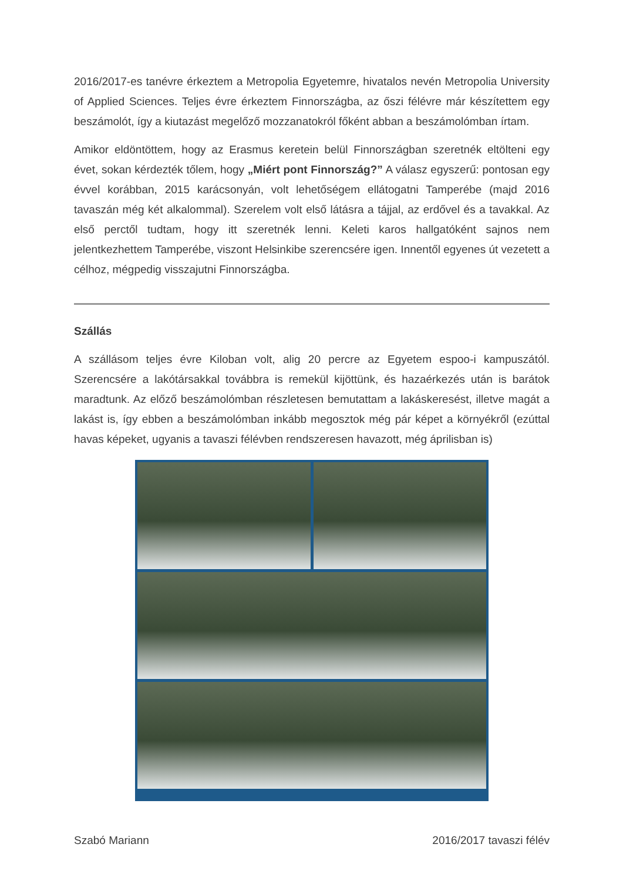2016/2017-es tanévre érkeztem a Metropolia Egyetemre, hivatalos nevén Metropolia University of Applied Sciences. Teljes évre érkeztem Finnországba, az őszi félévre már készítettem egy beszámolót, így a kiutazást megelőző mozzanatokról főként abban a beszámolómban írtam.
Amikor eldöntöttem, hogy az Erasmus keretein belül Finnországban szeretnék eltölteni egy évet, sokan kérdezték tőlem, hogy „Miért pont Finnország?” A válasz egyszerű: pontosan egy évvel korábban, 2015 karácsonyán, volt lehetőségem ellátogatni Tamperébe (majd 2016 tavaszán még két alkalommal). Szerelem volt első látásra a tájjal, az erdővel és a tavakkal. Az első perctől tudtam, hogy itt szeretnék lenni. Keleti karos hallgatóként sajnos nem jelentkezhettem Tamperébe, viszont Helsinkibe szerencsére igen. Innentől egyenes út vezetett a célhoz, mégpedig visszajutni Finnországba.
Szállás
A szállásom teljes évre Kiloban volt, alig 20 percre az Egyetem espoo-i kampuszától. Szerencsére a lakótársakkal továbbra is remekül kijöttünk, és hazaérkezés után is barátok maradtunk. Az előző beszámolómban részletesen bemutattam a lakáskeresést, illetve magát a lakást is, így ebben a beszámolómban inkább megosztok még pár képet a környékről (ezúttal havas képeket, ugyanis a tavaszi félévben rendszeresen havazott, még áprilisban is)
Szabó Mariann 2016/2017 tavaszi félév